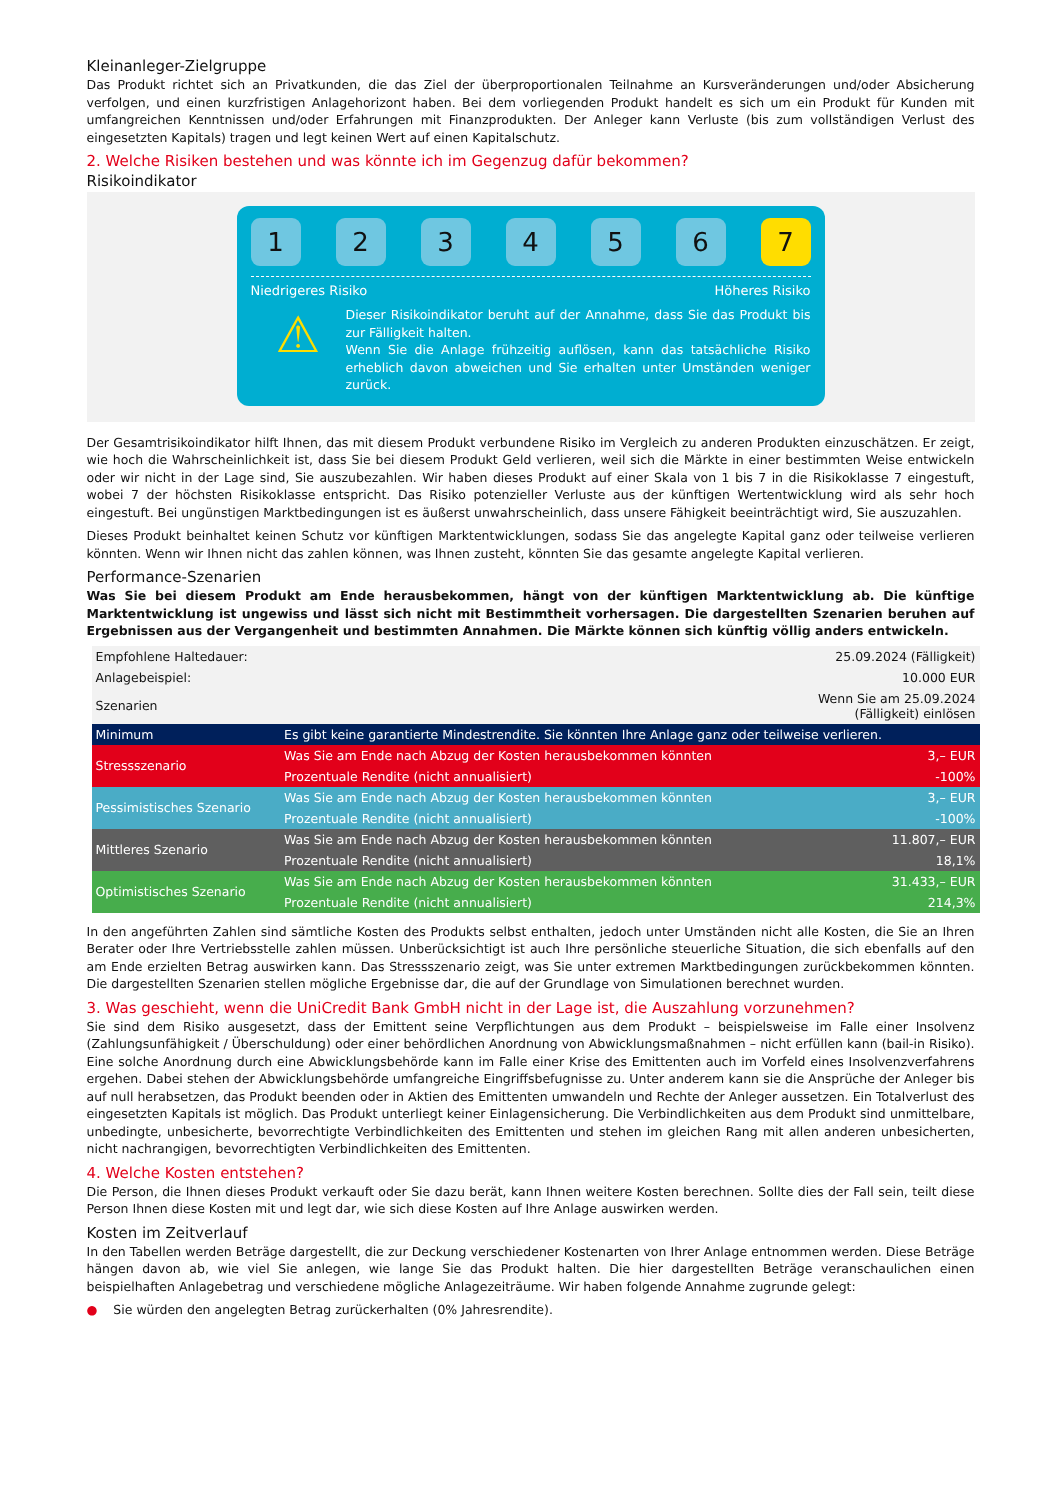Kleinanleger-Zielgruppe
Das Produkt richtet sich an Privatkunden, die das Ziel der überproportionalen Teilnahme an Kursveränderungen und/oder Absicherung verfolgen, und einen kurzfristigen Anlagehorizont haben. Bei dem vorliegenden Produkt handelt es sich um ein Produkt für Kunden mit umfangreichen Kenntnissen und/oder Erfahrungen mit Finanzprodukten. Der Anleger kann Verluste (bis zum vollständigen Verlust des eingesetzten Kapitals) tragen und legt keinen Wert auf einen Kapitalschutz.
2. Welche Risiken bestehen und was könnte ich im Gegenzug dafür bekommen?
Risikoindikator
1 2 3 4 5 6 7
Niedrigeres Risiko Höheres Risiko
⚠
Dieser Risikoindikator beruht auf der Annahme, dass Sie das Produkt bis zur Fälligkeit halten.
Wenn Sie die Anlage frühzeitig auflösen, kann das tatsächliche Risiko erheblich davon abweichen und Sie erhalten unter Umständen weniger zurück.
Der Gesamtrisikoindikator hilft Ihnen, das mit diesem Produkt verbundene Risiko im Vergleich zu anderen Produkten einzuschätzen. Er zeigt, wie hoch die Wahrscheinlichkeit ist, dass Sie bei diesem Produkt Geld verlieren, weil sich die Märkte in einer bestimmten Weise entwickeln oder wir nicht in der Lage sind, Sie auszubezahlen. Wir haben dieses Produkt auf einer Skala von 1 bis 7 in die Risikoklasse 7 eingestuft, wobei 7 der höchsten Risikoklasse entspricht. Das Risiko potenzieller Verluste aus der künftigen Wertentwicklung wird als sehr hoch eingestuft. Bei ungünstigen Marktbedingungen ist es äußerst unwahrscheinlich, dass unsere Fähigkeit beeinträchtigt wird, Sie auszuzahlen.
Dieses Produkt beinhaltet keinen Schutz vor künftigen Marktentwicklungen, sodass Sie das angelegte Kapital ganz oder teilweise verlieren könnten. Wenn wir Ihnen nicht das zahlen können, was Ihnen zusteht, könnten Sie das gesamte angelegte Kapital verlieren.
Performance-Szenarien
Was Sie bei diesem Produkt am Ende herausbekommen, hängt von der künftigen Marktentwicklung ab. Die künftige Marktentwicklung ist ungewiss und lässt sich nicht mit Bestimmtheit vorhersagen. Die dargestellten Szenarien beruhen auf Ergebnissen aus der Vergangenheit und bestimmten Annahmen. Die Märkte können sich künftig völlig anders entwickeln.
| Empfohlene Haltedauer: | | 25.09.2024 (Fälligkeit) |
| Anlagebeispiel: | | 10.000 EUR |
| Szenarien | | Wenn Sie am 25.09.2024 (Fälligkeit) einlösen |
| Minimum | Es gibt keine garantierte Mindestrendite. Sie könnten Ihre Anlage ganz oder teilweise verlieren. | |
| Stressszenario | Was Sie am Ende nach Abzug der Kosten herausbekommen könnten | 3,– EUR |
| | Prozentuale Rendite (nicht annualisiert) | -100% |
| Pessimistisches Szenario | Was Sie am Ende nach Abzug der Kosten herausbekommen könnten | 3,– EUR |
| | Prozentuale Rendite (nicht annualisiert) | -100% |
| Mittleres Szenario | Was Sie am Ende nach Abzug der Kosten herausbekommen könnten | 11.807,– EUR |
| | Prozentuale Rendite (nicht annualisiert) | 18,1% |
| Optimistisches Szenario | Was Sie am Ende nach Abzug der Kosten herausbekommen könnten | 31.433,– EUR |
| | Prozentuale Rendite (nicht annualisiert) | 214,3% |
In den angeführten Zahlen sind sämtliche Kosten des Produkts selbst enthalten, jedoch unter Umständen nicht alle Kosten, die Sie an Ihren Berater oder Ihre Vertriebsstelle zahlen müssen. Unberücksichtigt ist auch Ihre persönliche steuerliche Situation, die sich ebenfalls auf den am Ende erzielten Betrag auswirken kann. Das Stressszenario zeigt, was Sie unter extremen Marktbedingungen zurückbekommen könnten. Die dargestellten Szenarien stellen mögliche Ergebnisse dar, die auf der Grundlage von Simulationen berechnet wurden.
3. Was geschieht, wenn die UniCredit Bank GmbH nicht in der Lage ist, die Auszahlung vorzunehmen?
Sie sind dem Risiko ausgesetzt, dass der Emittent seine Verpflichtungen aus dem Produkt – beispielsweise im Falle einer Insolvenz (Zahlungsunfähigkeit / Überschuldung) oder einer behördlichen Anordnung von Abwicklungsmaßnahmen – nicht erfüllen kann (bail-in Risiko). Eine solche Anordnung durch eine Abwicklungsbehörde kann im Falle einer Krise des Emittenten auch im Vorfeld eines Insolvenzverfahrens ergehen. Dabei stehen der Abwicklungsbehörde umfangreiche Eingriffsbefugnisse zu. Unter anderem kann sie die Ansprüche der Anleger bis auf null herabsetzen, das Produkt beenden oder in Aktien des Emittenten umwandeln und Rechte der Anleger aussetzen. Ein Totalverlust des eingesetzten Kapitals ist möglich. Das Produkt unterliegt keiner Einlagensicherung. Die Verbindlichkeiten aus dem Produkt sind unmittelbare, unbedingte, unbesicherte, bevorrechtigte Verbindlichkeiten des Emittenten und stehen im gleichen Rang mit allen anderen unbesicherten, nicht nachrangigen, bevorrechtigten Verbindlichkeiten des Emittenten.
4. Welche Kosten entstehen?
Die Person, die Ihnen dieses Produkt verkauft oder Sie dazu berät, kann Ihnen weitere Kosten berechnen. Sollte dies der Fall sein, teilt diese Person Ihnen diese Kosten mit und legt dar, wie sich diese Kosten auf Ihre Anlage auswirken werden.
Kosten im Zeitverlauf
In den Tabellen werden Beträge dargestellt, die zur Deckung verschiedener Kostenarten von Ihrer Anlage entnommen werden. Diese Beträge hängen davon ab, wie viel Sie anlegen, wie lange Sie das Produkt halten. Die hier dargestellten Beträge veranschaulichen einen beispielhaften Anlagebetrag und verschiedene mögliche Anlagezeiträume. Wir haben folgende Annahme zugrunde gelegt:
● Sie würden den angelegten Betrag zurückerhalten (0% Jahresrendite).